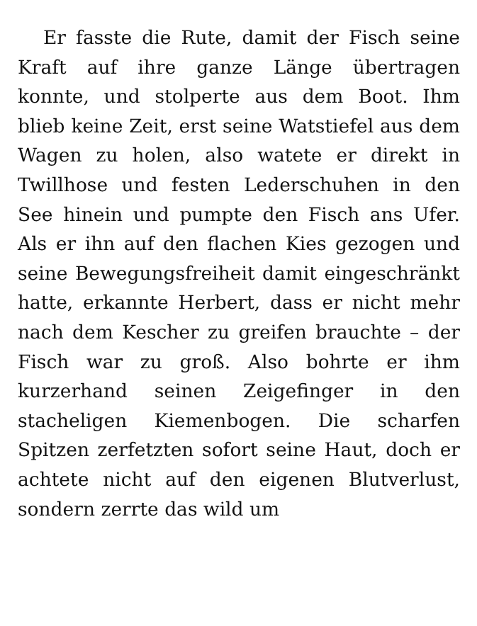Er fasste die Rute, damit der Fisch seine Kraft auf ihre ganze Länge übertragen konnte, und stolperte aus dem Boot. Ihm blieb keine Zeit, erst seine Watstiefel aus dem Wagen zu holen, also watete er direkt in Twillhose und festen Lederschuhen in den See hinein und pumpte den Fisch ans Ufer. Als er ihn auf den flachen Kies gezogen und seine Bewegungsfreiheit damit eingeschränkt hatte, erkannte Herbert, dass er nicht mehr nach dem Kescher zu greifen brauchte – der Fisch war zu groß. Also bohrte er ihm kurzerhand seinen Zeigefinger in den stacheligen Kiemenbogen. Die scharfen Spitzen zerfetzten sofort seine Haut, doch er achtete nicht auf den eigenen Blutverlust, sondern zerrte das wild um